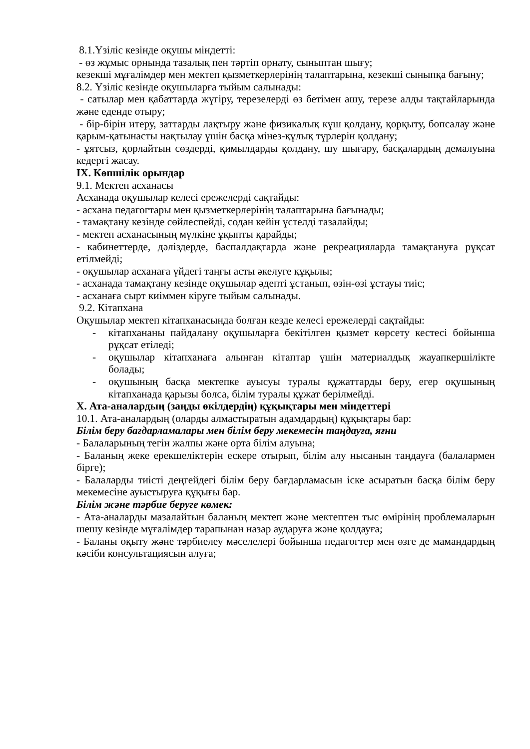8.1.Үзіліс кезінде оқушы міндетті:
- өз жұмыс орнында тазалық пен тәртіп орнату, сыныптан шығу;
кезекші мұғалімдер мен мектеп қызметкерлерінің талаптарына, кезекші сыныпқа бағыну;
8.2. Үзіліс кезінде оқушыларға тыйым салынады:
- сатылар мен қабаттарда жүгіру, терезелерді өз бетімен ашу, терезе алды тақтайларында және еденде отыру;
- бір-бірін итеру, заттарды лақтыру және физикалық күш қолдану, қорқыту, бопсалау және қарым-қатынасты нақтылау үшін басқа мінез-құлық түрлерін қолдану;
- ұятсыз, қорлайтын сөздерді, қимылдарды қолдану, шу шығару, басқалардың демалуына кедергі жасау.
IX. Көпшілік орындар
9.1. Мектеп асханасы
Асханада оқушылар келесі ережелерді сақтайды:
- асхана педагогтары мен қызметкерлерінің талаптарына бағынады;
- тамақтану кезінде сөйлеспейді, содан кейін үстелді тазалайды;
- мектеп асханасының мүлкіне ұқыпты қарайды;
- кабинеттерде, дәліздерде, баспалдақтарда және рекреацияларда тамақтануға рұқсат етілмейді;
- оқушылар асханаға үйдегі таңғы асты әкелуге құқылы;
- асханада тамақтану кезінде оқушылар әдепті ұстанып, өзін-өзі ұстауы тиіс;
- асханаға сырт киіммен кіруге тыйым салынады.
9.2. Кітапхана
Оқушылар мектеп кітапханасында болған кезде келесі ережелерді сақтайды:
- кітапхананы пайдалану оқушыларға бекітілген қызмет көрсету кестесі бойынша рұқсат етіледі;
- оқушылар кітапханаға алынған кітаптар үшін материалдық жауапкершілікте болады;
- оқушының басқа мектепке ауысуы туралы құжаттарды беру, егер оқушының кітапханада қарызы болса, білім туралы құжат берілмейді.
X. Ата-аналардың (заңды өкілдердің) құқықтары мен міндеттері
10.1. Ата-аналардың (оларды алмастыратын адамдардың) құқықтары бар:
Білім беру бағдарламалары мен білім беру мекемесін таңдауға, яғни
- Балаларының тегін жалпы және орта білім алуына;
- Баланың жеке ерекшеліктерін ескере отырып, білім алу нысанын таңдауға (балалармен бірге);
- Балаларды тиісті деңгейдегі білім беру бағдарламасын іске асыратын басқа білім беру мекемесіне ауыстыруға құқығы бар.
Білім және тәрбие беруге көмек:
- Ата-аналарды мазалайтын баланың мектеп және мектептен тыс өмірінің проблемаларын шешу кезінде мұғалімдер тарапынан назар аударуға және қолдауға;
- Баланы оқыту және тәрбиелеу мәселелері бойынша педагогтер мен өзге де мамандардың кәсіби консультациясын алуға;